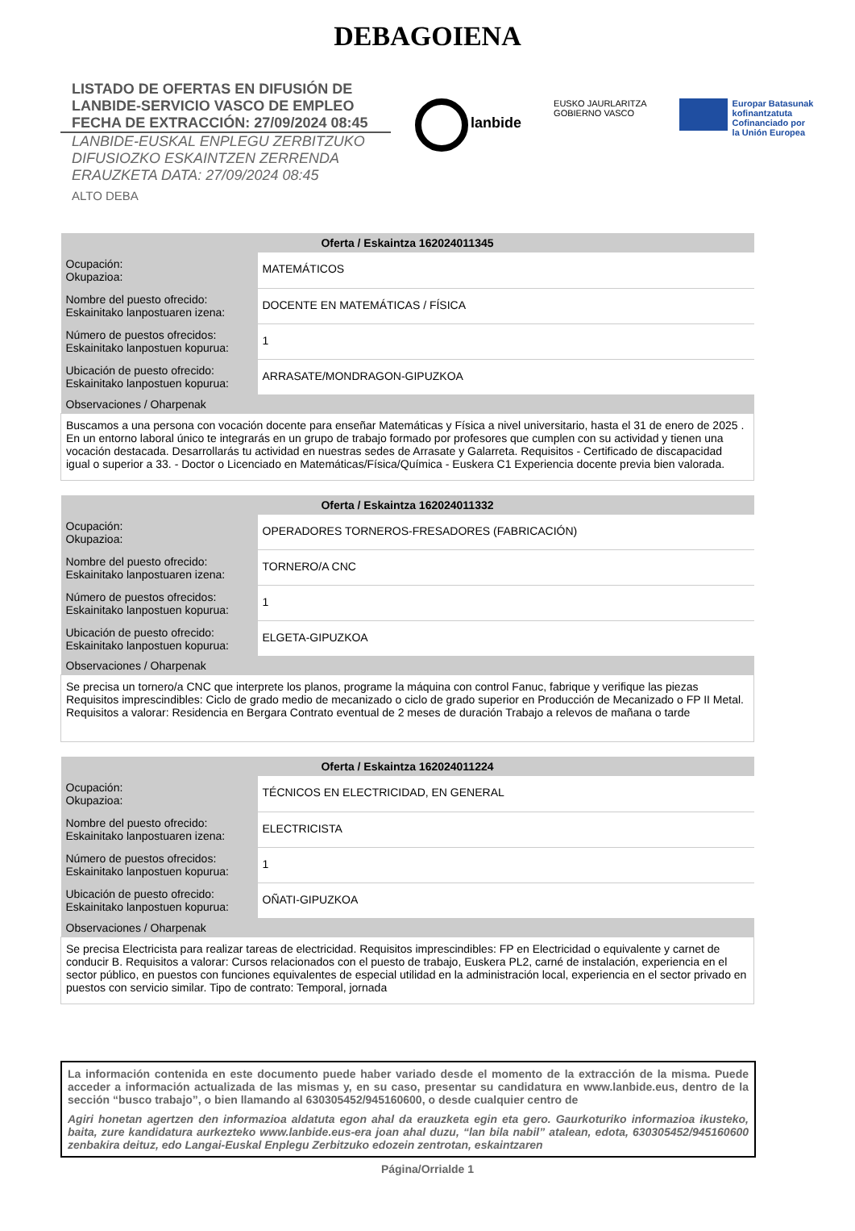DEBAGOIENA
LISTADO DE OFERTAS EN DIFUSIÓN DE
LANBIDE-SERVICIO VASCO DE EMPLEO
FECHA DE EXTRACCIÓN: 27/09/2024 08:45
LANBIDE-EUSKAL ENPLEGU ZERBITZUKO
DIFUSIOZKO ESKAINTZEN ZERRENDA
ERAUZKETA DATA: 27/09/2024 08:45
ALTO DEBA
lanbide
EUSKO JAURLARITZA
GOBIERNO VASCO
Europar Batasunak
kofinantzatuta
Cofinanciado por
la Unión Europea
| Oferta / Eskaintza 162024011345 | |
| --- | --- |
| Ocupación: Okupazioa: | MATEMÁTICOS |
| Nombre del puesto ofrecido: Eskainitako lanpostuaren izena: | DOCENTE EN MATEMÁTICAS / FÍSICA |
| Número de puestos ofrecidos: Eskainitako lanpostuen kopurua: | 1 |
| Ubicación de puesto ofrecido: Eskainitako lanpostuen kopurua: | ARRASATE/MONDRAGON-GIPUZKOA |
| Observaciones / Oharpenak | |
| Buscamos a una persona con vocación docente para enseñar Matemáticas y Física a nivel universitario, hasta el 31 de enero de 2025 . En un entorno laboral único te integrarás en un grupo de trabajo formado por profesores que cumplen con su actividad y tienen una vocación destacada. Desarrollarás tu actividad en nuestras sedes de Arrasate y Galarreta. Requisitos - Certificado de discapacidad igual o superior a 33. - Doctor o Licenciado en Matemáticas/Física/Química - Euskera C1 Experiencia docente previa bien valorada. | |
| Oferta / Eskaintza 162024011332 | |
| --- | --- |
| Ocupación: Okupazioa: | OPERADORES TORNEROS-FRESADORES (FABRICACIÓN) |
| Nombre del puesto ofrecido: Eskainitako lanpostuaren izena: | TORNERO/A CNC |
| Número de puestos ofrecidos: Eskainitako lanpostuen kopurua: | 1 |
| Ubicación de puesto ofrecido: Eskainitako lanpostuen kopurua: | ELGETA-GIPUZKOA |
| Observaciones / Oharpenak | |
| Se precisa un tornero/a CNC que interprete los planos, programe la máquina con control Fanuc, fabrique y verifique las piezas Requisitos imprescindibles: Ciclo de grado medio de mecanizado o ciclo de grado superior en Producción de Mecanizado o FP II Metal. Requisitos a valorar: Residencia en Bergara Contrato eventual de 2 meses de duración Trabajo a relevos de mañana o tarde | |
| Oferta / Eskaintza 162024011224 | |
| --- | --- |
| Ocupación: Okupazioa: | TÉCNICOS EN ELECTRICIDAD, EN GENERAL |
| Nombre del puesto ofrecido: Eskainitako lanpostuaren izena: | ELECTRICISTA |
| Número de puestos ofrecidos: Eskainitako lanpostuen kopurua: | 1 |
| Ubicación de puesto ofrecido: Eskainitako lanpostuen kopurua: | OÑATI-GIPUZKOA |
| Observaciones / Oharpenak | |
| Se precisa Electricista para realizar tareas de electricidad. Requisitos imprescindibles: FP en Electricidad o equivalente y carnet de conducir B. Requisitos a valorar: Cursos relacionados con el puesto de trabajo, Euskera PL2, carné de instalación, experiencia en el sector público, en puestos con funciones equivalentes de especial utilidad en la administración local, experiencia en el sector privado en puestos con servicio similar. Tipo de contrato: Temporal, jornada | |
La información contenida en este documento puede haber variado desde el momento de la extracción de la misma. Puede acceder a información actualizada de las mismas y, en su caso, presentar su candidatura en www.lanbide.eus, dentro de la sección “busco trabajo”, o bien llamando al 630305452/945160600, o desde cualquier centro de
Agiri honetan agertzen den informazioa aldatuta egon ahal da erauzketa egin eta gero. Gaurkoturiko informazioa ikusteko, baita, zure kandidatura aurkezteko www.lanbide.eus-era joan ahal duzu, “lan bila nabil” atalean, edota, 630305452/945160600 zenbakira deituz, edo Langai-Euskal Enplegu Zerbitzuko edozein zentrotan, eskaintzaren
Página/Orrialde 1